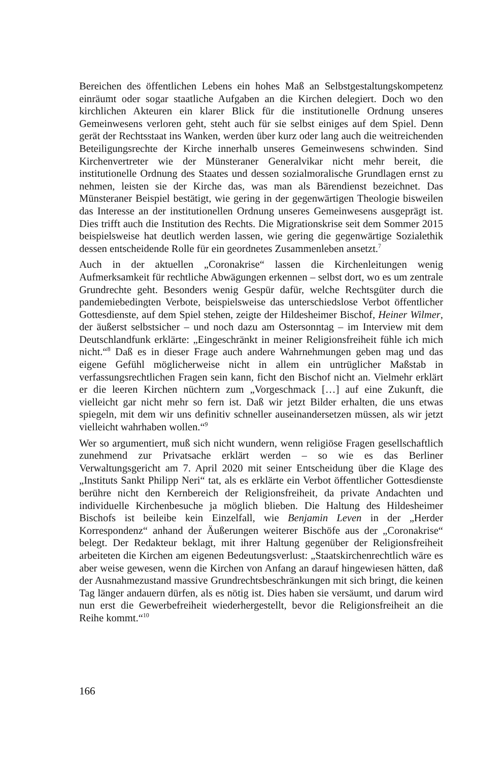Bereichen des öffentlichen Lebens ein hohes Maß an Selbstgestaltungskompetenz einräumt oder sogar staatliche Aufgaben an die Kirchen delegiert. Doch wo den kirchlichen Akteuren ein klarer Blick für die institutionelle Ordnung unseres Gemeinwesens verloren geht, steht auch für sie selbst einiges auf dem Spiel. Denn gerät der Rechtsstaat ins Wanken, werden über kurz oder lang auch die weitreichenden Beteiligungsrechte der Kirche innerhalb unseres Gemeinwesens schwinden. Sind Kirchenvertreter wie der Münsteraner Generalvikar nicht mehr bereit, die institutionelle Ordnung des Staates und dessen sozialmoralische Grundlagen ernst zu nehmen, leisten sie der Kirche das, was man als Bärendienst bezeichnet. Das Münsteraner Beispiel bestätigt, wie gering in der gegenwärtigen Theologie bisweilen das Interesse an der institutionellen Ordnung unseres Gemeinwesens ausgeprägt ist. Dies trifft auch die Institution des Rechts. Die Migrationskrise seit dem Sommer 2015 beispielsweise hat deutlich werden lassen, wie gering die gegenwärtige Sozialethik dessen entscheidende Rolle für ein geordnetes Zusammenleben ansetzt.<sup>7</sup>
Auch in der aktuellen „Coronakrise“ lassen die Kirchenleitungen wenig Aufmerksamkeit für rechtliche Abwägungen erkennen – selbst dort, wo es um zentrale Grundrechte geht. Besonders wenig Gespür dafür, welche Rechtsgüter durch die pandemiebedingten Verbote, beispielsweise das unterschiedslose Verbot öffentlicher Gottesdienste, auf dem Spiel stehen, zeigte der Hildesheimer Bischof, Heiner Wilmer, der äußerst selbstsicher – und noch dazu am Ostersonntag – im Interview mit dem Deutschlandfunk erklärte: „Eingeschränkt in meiner Religionsfreiheit fühle ich mich nicht.“<sup>8</sup> Daß es in dieser Frage auch andere Wahrnehmungen geben mag und das eigene Gefühl möglicherweise nicht in allem ein untrüglicher Maßstab in verfassungsrechtlichen Fragen sein kann, ficht den Bischof nicht an. Vielmehr erklärt er die leeren Kirchen nüchtern zum „Vorgeschmack […] auf eine Zukunft, die vielleicht gar nicht mehr so fern ist. Daß wir jetzt Bilder erhalten, die uns etwas spiegeln, mit dem wir uns definitiv schneller auseinandersetzen müssen, als wir jetzt vielleicht wahrhaben wollen.“<sup>9</sup>
Wer so argumentiert, muß sich nicht wundern, wenn religiöse Fragen gesellschaftlich zunehmend zur Privatsache erklärt werden – so wie es das Berliner Verwaltungsgericht am 7. April 2020 mit seiner Entscheidung über die Klage des „Instituts Sankt Philipp Neri“ tat, als es erklärte ein Verbot öffentlicher Gottesdienste berühre nicht den Kernbereich der Religionsfreiheit, da private Andachten und individuelle Kirchenbesuche ja möglich blieben. Die Haltung des Hildesheimer Bischofs ist beileibe kein Einzelfall, wie Benjamin Leven in der „Herder Korrespondenz“ anhand der Äußerungen weiterer Bischöfe aus der „Coronakrise“ belegt. Der Redakteur beklagt, mit ihrer Haltung gegenüber der Religionsfreiheit arbeiteten die Kirchen am eigenen Bedeutungsverlust: „Staatskirchenrechtlich wäre es aber weise gewesen, wenn die Kirchen von Anfang an darauf hingewiesen hätten, daß der Ausnahmezustand massive Grundrechtsbeschränkungen mit sich bringt, die keinen Tag länger andauern dürfen, als es nötig ist. Dies haben sie versäumt, und darum wird nun erst die Gewerbefreiheit wiederhergestellt, bevor die Religionsfreiheit an die Reihe kommt.“<sup>10</sup>
166